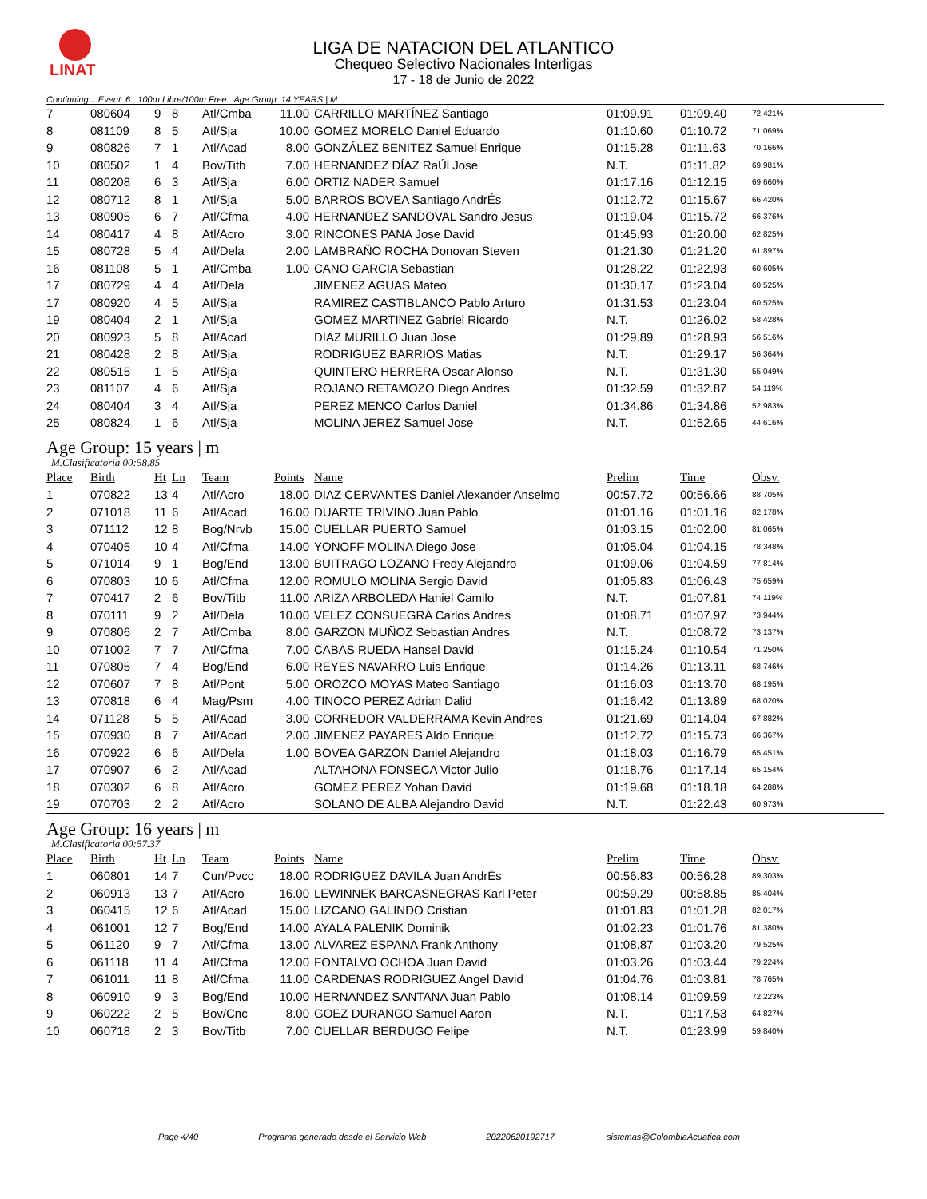LINAT
LIGA DE NATACION DEL ATLANTICO
Chequeo Selectivo Nacionales Interligas
17 - 18 de Junio de 2022
Continuing... Event: 6 100m Libre/100m Free Age Group: 14 YEARS | M
| 7 | 080604 | 9 | 8 | Atl/Cmba | 11.00 | CARRILLO MARTÍNEZ Santiago | 01:09.91 | 01:09.40 | 72.421% |
| 8 | 081109 | 8 | 5 | Atl/Sja | 10.00 | GOMEZ MORELO Daniel Eduardo | 01:10.60 | 01:10.72 | 71.069% |
| 9 | 080826 | 7 | 1 | Atl/Acad | 8.00 | GONZÁLEZ BENITEZ Samuel Enrique | 01:15.28 | 01:11.63 | 70.166% |
| 10 | 080502 | 1 | 4 | Bov/Titb | 7.00 | HERNANDEZ DÍAZ RaÚl Jose | N.T. | 01:11.82 | 69.981% |
| 11 | 080208 | 6 | 3 | Atl/Sja | 6.00 | ORTIZ NADER Samuel | 01:17.16 | 01:12.15 | 69.660% |
| 12 | 080712 | 8 | 1 | Atl/Sja | 5.00 | BARROS BOVEA Santiago AndrÉs | 01:12.72 | 01:15.67 | 66.420% |
| 13 | 080905 | 6 | 7 | Atl/Cfma | 4.00 | HERNANDEZ SANDOVAL Sandro Jesus | 01:19.04 | 01:15.72 | 66.376% |
| 14 | 080417 | 4 | 8 | Atl/Acro | 3.00 | RINCONES PANA Jose David | 01:45.93 | 01:20.00 | 62.825% |
| 15 | 080728 | 5 | 4 | Atl/Dela | 2.00 | LAMBRAÑO ROCHA Donovan Steven | 01:21.30 | 01:21.20 | 61.897% |
| 16 | 081108 | 5 | 1 | Atl/Cmba | 1.00 | CANO GARCIA Sebastian | 01:28.22 | 01:22.93 | 60.605% |
| 17 | 080729 | 4 | 4 | Atl/Dela | | JIMENEZ AGUAS Mateo | 01:30.17 | 01:23.04 | 60.525% |
| 17 | 080920 | 4 | 5 | Atl/Sja | | RAMIREZ CASTIBLANCO Pablo Arturo | 01:31.53 | 01:23.04 | 60.525% |
| 19 | 080404 | 2 | 1 | Atl/Sja | | GOMEZ MARTINEZ Gabriel Ricardo | N.T. | 01:26.02 | 58.428% |
| 20 | 080923 | 5 | 8 | Atl/Acad | | DIAZ MURILLO Juan Jose | 01:29.89 | 01:28.93 | 56.516% |
| 21 | 080428 | 2 | 8 | Atl/Sja | | RODRIGUEZ BARRIOS Matias | N.T. | 01:29.17 | 56.364% |
| 22 | 080515 | 1 | 5 | Atl/Sja | | QUINTERO HERRERA Oscar Alonso | N.T. | 01:31.30 | 55.049% |
| 23 | 081107 | 4 | 6 | Atl/Sja | | ROJANO RETAMOZO Diego Andres | 01:32.59 | 01:32.87 | 54.119% |
| 24 | 080404 | 3 | 4 | Atl/Sja | | PEREZ MENCO Carlos Daniel | 01:34.86 | 01:34.86 | 52.983% |
| 25 | 080824 | 1 | 6 | Atl/Sja | | MOLINA JEREZ Samuel Jose | N.T. | 01:52.65 | 44.616% |
Age Group: 15 years | m
M.Clasificatoria 00:58.85
| Place | Birth | Ht | Ln | Team | Points | Name | Prelim | Time | Obsv. |
| --- | --- | --- | --- | --- | --- | --- | --- | --- | --- |
| 1 | 070822 | 13 | 4 | Atl/Acro | 18.00 | DIAZ CERVANTES Daniel Alexander Anselmo | 00:57.72 | 00:56.66 | 88.705% |
| 2 | 071018 | 11 | 6 | Atl/Acad | 16.00 | DUARTE TRIVINO Juan Pablo | 01:01.16 | 01:01.16 | 82.178% |
| 3 | 071112 | 12 | 8 | Bog/Nrvb | 15.00 | CUELLAR PUERTO Samuel | 01:03.15 | 01:02.00 | 81.065% |
| 4 | 070405 | 10 | 4 | Atl/Cfma | 14.00 | YONOFF MOLINA Diego Jose | 01:05.04 | 01:04.15 | 78.348% |
| 5 | 071014 | 9 | 1 | Bog/End | 13.00 | BUITRAGO LOZANO Fredy Alejandro | 01:09.06 | 01:04.59 | 77.814% |
| 6 | 070803 | 10 | 6 | Atl/Cfma | 12.00 | ROMULO MOLINA Sergio David | 01:05.83 | 01:06.43 | 75.659% |
| 7 | 070417 | 2 | 6 | Bov/Titb | 11.00 | ARIZA ARBOLEDA Haniel Camilo | N.T. | 01:07.81 | 74.119% |
| 8 | 070111 | 9 | 2 | Atl/Dela | 10.00 | VELEZ CONSUEGRA Carlos Andres | 01:08.71 | 01:07.97 | 73.944% |
| 9 | 070806 | 2 | 7 | Atl/Cmba | 8.00 | GARZON MUÑOZ Sebastian Andres | N.T. | 01:08.72 | 73.137% |
| 10 | 071002 | 7 | 7 | Atl/Cfma | 7.00 | CABAS RUEDA Hansel David | 01:15.24 | 01:10.54 | 71.250% |
| 11 | 070805 | 7 | 4 | Bog/End | 6.00 | REYES NAVARRO Luis Enrique | 01:14.26 | 01:13.11 | 68.746% |
| 12 | 070607 | 7 | 8 | Atl/Pont | 5.00 | OROZCO MOYAS Mateo Santiago | 01:16.03 | 01:13.70 | 68.195% |
| 13 | 070818 | 6 | 4 | Mag/Psm | 4.00 | TINOCO PEREZ Adrian Dalid | 01:16.42 | 01:13.89 | 68.020% |
| 14 | 071128 | 5 | 5 | Atl/Acad | 3.00 | CORREDOR VALDERRAMA Kevin Andres | 01:21.69 | 01:14.04 | 67.882% |
| 15 | 070930 | 8 | 7 | Atl/Acad | 2.00 | JIMENEZ PAYARES Aldo Enrique | 01:12.72 | 01:15.73 | 66.367% |
| 16 | 070922 | 6 | 6 | Atl/Dela | 1.00 | BOVEA GARZÓN Daniel Alejandro | 01:18.03 | 01:16.79 | 65.451% |
| 17 | 070907 | 6 | 2 | Atl/Acad | | ALTAHONA FONSECA Victor Julio | 01:18.76 | 01:17.14 | 65.154% |
| 18 | 070302 | 6 | 8 | Atl/Acro | | GOMEZ PEREZ Yohan David | 01:19.68 | 01:18.18 | 64.288% |
| 19 | 070703 | 2 | 2 | Atl/Acro | | SOLANO DE ALBA Alejandro David | N.T. | 01:22.43 | 60.973% |
Age Group: 16 years | m
M.Clasificatoria 00:57.37
| Place | Birth | Ht | Ln | Team | Points | Name | Prelim | Time | Obsv. |
| --- | --- | --- | --- | --- | --- | --- | --- | --- | --- |
| 1 | 060801 | 14 | 7 | Cun/Pvcc | 18.00 | RODRIGUEZ DAVILA Juan AndrÉs | 00:56.83 | 00:56.28 | 89.303% |
| 2 | 060913 | 13 | 7 | Atl/Acro | 16.00 | LEWINNEK BARCASNEGRAS Karl Peter | 00:59.29 | 00:58.85 | 85.404% |
| 3 | 060415 | 12 | 6 | Atl/Acad | 15.00 | LIZCANO GALINDO Cristian | 01:01.83 | 01:01.28 | 82.017% |
| 4 | 061001 | 12 | 7 | Bog/End | 14.00 | AYALA PALENIK Dominik | 01:02.23 | 01:01.76 | 81.380% |
| 5 | 061120 | 9 | 7 | Atl/Cfma | 13.00 | ALVAREZ ESPANA Frank Anthony | 01:08.87 | 01:03.20 | 79.525% |
| 6 | 061118 | 11 | 4 | Atl/Cfma | 12.00 | FONTALVO OCHOA Juan David | 01:03.26 | 01:03.44 | 79.224% |
| 7 | 061011 | 11 | 8 | Atl/Cfma | 11.00 | CARDENAS RODRIGUEZ Angel David | 01:04.76 | 01:03.81 | 78.765% |
| 8 | 060910 | 9 | 3 | Bog/End | 10.00 | HERNANDEZ SANTANA Juan Pablo | 01:08.14 | 01:09.59 | 72.223% |
| 9 | 060222 | 2 | 5 | Bov/Cnc | 8.00 | GOEZ DURANGO Samuel Aaron | N.T. | 01:17.53 | 64.827% |
| 10 | 060718 | 2 | 3 | Bov/Titb | 7.00 | CUELLAR BERDUGO Felipe | N.T. | 01:23.99 | 59.840% |
Page 4/40 Programa generado desde el Servicio Web 20220620192717 sistemas@ColombiaAcuatica.com